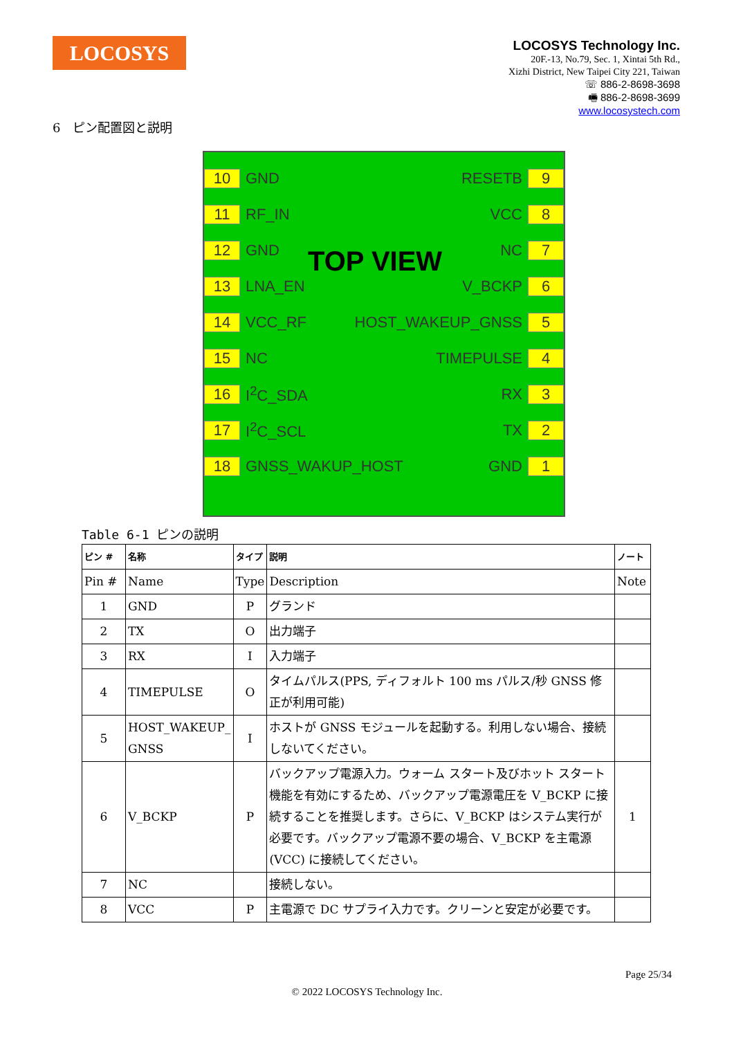LOCOSYS
LOCOSYS Technology Inc.
20F.-13, No.79, Sec. 1, Xintai 5th Rd.,
Xizhi District, New Taipei City 221, Taiwan
☏ 886-2-8698-3698
🖷 886-2-8698-3699
www.locosystech.com
6　ピン配置図と説明
TOP VIEW
10 GND RESETB 9
11 RF_IN VCC 8
12 GND NC 7
13 LNA_EN V_BCKP 6
14 VCC_RF HOST_WAKEUP_GNSS 5
15 NC TIMEPULSE 4
16 I<sup>2</sup>C_SDA RX 3
17 I<sup>2</sup>C_SCL TX 2
18 GNSS_WAKUP_HOST GND 1
Table 6-1 ピンの説明
| ピン # | 名称 | タイプ | 説明 | ノート |
| --- | --- | --- | --- | --- |
| Pin # | Name | Type | Description | Note |
| 1 | GND | P | グランド | |
| 2 | TX | O | 出力端子 | |
| 3 | RX | I | 入力端子 | |
| 4 | TIMEPULSE | O | タイムパルス(PPS, ディフォルト 100 ms パルス/秒 GNSS 修正が利用可能) | |
| 5 | HOST_WAKEUP_ GNSS | I | ホストが GNSS モジュールを起動する。利用しない場合、接続しないてください。 | |
| 6 | V_BCKP | P | バックアップ電源入力。ウォーム スタート及びホット スタート機能を有効にするため、バックアップ電源電圧を V_BCKP に接続することを推奨します。さらに、V_BCKP はシステム実行が必要です。バックアップ電源不要の場合、V_BCKP を主電源 (VCC) に接続してください。 | 1 |
| 7 | NC | | 接続しない。 | |
| 8 | VCC | P | 主電源で DC サプライ入力です。クリーンと安定が必要です。 | |
Page 25/34
© 2022 LOCOSYS Technology Inc.